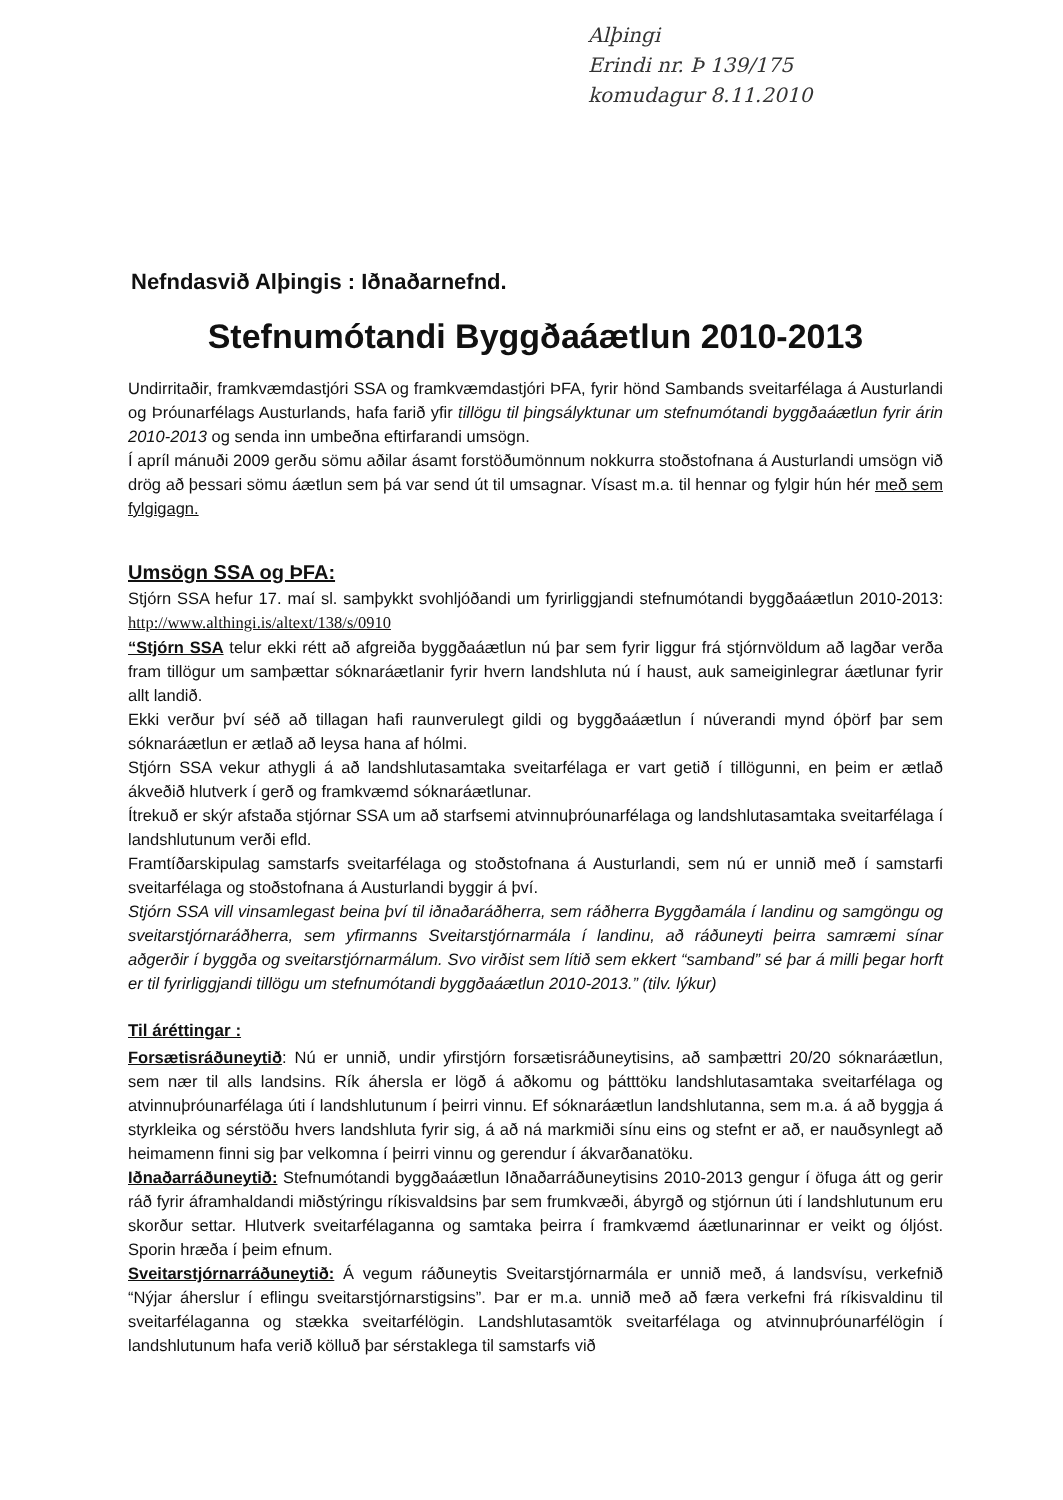Alþingi
Erindi nr. Þ 139/175
komudagur 8.11.2010
Nefndasvið Alþingis : Iðnaðarnefnd.
Stefnumótandi Byggðaáætlun 2010-2013
Undirritaðir, framkvæmdastjóri SSA og framkvæmdastjóri ÞFA, fyrir hönd Sambands sveitarfélaga á Austurlandi og Þróunarfélags Austurlands, hafa farið yfir tillögu til þingsályktunar um stefnumótandi byggðaáætlun fyrir árin 2010-2013 og senda inn umbeðna eftirfarandi umsögn.
Í apríl mánuði 2009 gerðu sömu aðilar ásamt forstöðumönnum nokkurra stoðstofnana á Austurlandi umsögn við drög að þessari sömu áætlun sem þá var send út til umsagnar. Vísast m.a. til hennar og fylgir hún hér með sem fylgigagn.
Umsögn SSA og ÞFA:
Stjórn SSA hefur 17. maí sl. samþykkt svohljóðandi um fyrirliggjandi stefnumótandi byggðaáætlun 2010-2013: http://www.althingi.is/altext/138/s/0910
“Stjórn SSA telur ekki rétt að afgreiða byggðaáætlun nú þar sem fyrir liggur frá stjórnvöldum að lagðar verða fram tillögur um samþættar sóknaráætlanir fyrir hvern landshluta nú í haust, auk sameiginlegrar áætlunar fyrir allt landið.
Ekki verður því séð að tillagan hafi raunverulegt gildi og byggðaáætlun í núverandi mynd óþörf þar sem sóknaráætlun er ætlað að leysa hana af hólmi.
Stjórn SSA vekur athygli á að landshlutasamtaka sveitarfélaga er vart getið í tillögunni, en þeim er ætlað ákveðið hlutverk í gerð og framkvæmd sóknaráætlunar.
Ítrekuð er skýr afstaða stjórnar SSA um að starfsemi atvinnuþróunarfélaga og landshlutasamtaka sveitarfélaga í landshlutunum verði efld.
Framtíðarskipulag samstarfs sveitarfélaga og stoðstofnana á Austurlandi, sem nú er unnið með í samstarfi sveitarfélaga og stoðstofnana á Austurlandi byggir á því.
Stjórn SSA vill vinsamlegast beina því til iðnaðaráðherra, sem ráðherra Byggðamála í landinu og samgöngu og sveitarstjórnaráðherra, sem yfirmanns Sveitarstjórnarmála í landinu, að ráðuneyti þeirra samræmi sínar aðgerðir í byggða og sveitarstjórnarmálum. Svo virðist sem lítið sem ekkert “samband” sé þar á milli þegar horft er til fyrirliggjandi tillögu um stefnumótandi byggðaáætlun 2010-2013.” (tilv. lýkur)
Til áréttingar :
Forsætisráðuneytið: Nú er unnið, undir yfirstjórn forsætisráðuneytisins, að samþættri 20/20 sóknaráætlun, sem nær til alls landsins. Rík áhersla er lögð á aðkomu og þátttöku landshlutasamtaka sveitarfélaga og atvinnuþróunarfélaga úti í landshlutunum í þeirri vinnu. Ef sóknaráætlun landshlutanna, sem m.a. á að byggja á styrkleika og sérstöðu hvers landshluta fyrir sig, á að ná markmiði sínu eins og stefnt er að, er nauðsynlegt að heimamenn finni sig þar velkomna í þeirri vinnu og gerendur í ákvarðanatöku.
Iðnaðarráðuneytið: Stefnumótandi byggðaáætlun Iðnaðarráðuneytisins 2010-2013 gengur í öfuga átt og gerir ráð fyrir áframhaldandi miðstýringu ríkisvaldsins þar sem frumkvæði, ábyrgð og stjórnun úti í landshlutunum eru skorður settar. Hlutverk sveitarfélaganna og samtaka þeirra í framkvæmd áætlunarinnar er veikt og óljóst. Sporin hræða í þeim efnum.
Sveitarstjórnarráðuneytið: Á vegum ráðuneytis Sveitarstjórnarmála er unnið með, á landsvísu, verkefnið “Nýjar áherslur í eflingu sveitarstjórnarstigsins”. Þar er m.a. unnið með að færa verkefni frá ríkisvaldinu til sveitarfélaganna og stækka sveitarfélögin. Landshlutasamtök sveitarfélaga og atvinnuþróunarfélögin í landshlutunum hafa verið kölluð þar sérstaklega til samstarfs við